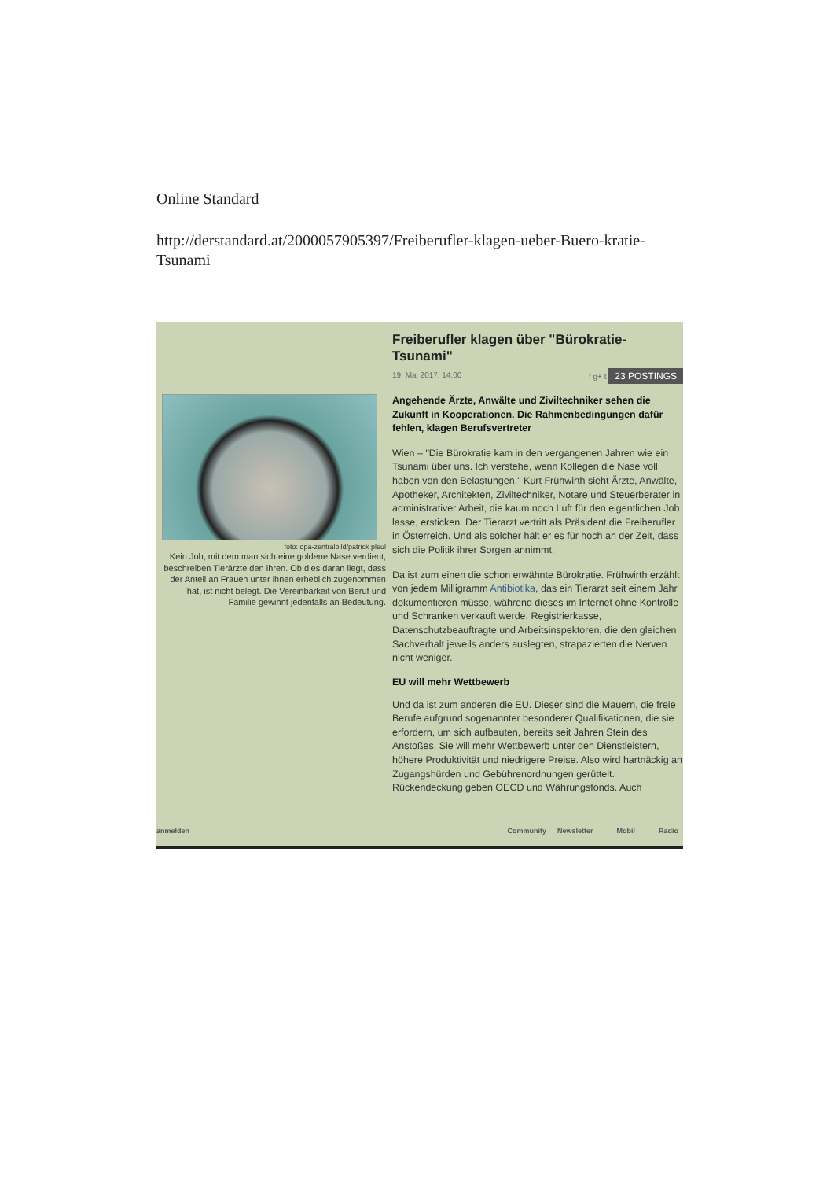Online Standard
http://derstandard.at/2000057905397/Freiberufler-klagen-ueber-Buero-kratie-Tsunami
foto: dpa-zentralbild/patrick pleul
Kein Job, mit dem man sich eine goldene Nase verdient, beschreiben Tierärzte den ihren. Ob dies daran liegt, dass der Anteil an Frauen unter ihnen erheblich zugenommen hat, ist nicht belegt. Die Vereinbarkeit von Beruf und Familie gewinnt jedenfalls an Bedeutung.
Freiberufler klagen über "Bürokratie-Tsunami"
19. Mai 2017, 14:00 f g+ t 23 POSTINGS
Angehende Ärzte, Anwälte und Ziviltechniker sehen die Zukunft in Kooperationen. Die Rahmenbedingungen dafür fehlen, klagen Berufsvertreter
Wien – "Die Bürokratie kam in den vergangenen Jahren wie ein Tsunami über uns. Ich verstehe, wenn Kollegen die Nase voll haben von den Belastungen." Kurt Frühwirth sieht Ärzte, Anwälte, Apotheker, Architekten, Ziviltechniker, Notare und Steuerberater in administrativer Arbeit, die kaum noch Luft für den eigentlichen Job lasse, ersticken. Der Tierarzt vertritt als Präsident die Freiberufler in Österreich. Und als solcher hält er es für hoch an der Zeit, dass sich die Politik ihrer Sorgen annimmt.
Da ist zum einen die schon erwähnte Bürokratie. Frühwirth erzählt von jedem Milligramm Antibiotika, das ein Tierarzt seit einem Jahr dokumentieren müsse, während dieses im Internet ohne Kontrolle und Schranken verkauft werde. Registrierkasse, Datenschutzbeauftragte und Arbeitsinspektoren, die den gleichen Sachverhalt jeweils anders auslegten, strapazierten die Nerven nicht weniger.
EU will mehr Wettbewerb
Und da ist zum anderen die EU. Dieser sind die Mauern, die freie Berufe aufgrund sogenannter besonderer Qualifikationen, die sie erfordern, um sich aufbauten, bereits seit Jahren Stein des Anstoßes. Sie will mehr Wettbewerb unter den Dienstleistern, höhere Produktivität und niedrigere Preise. Also wird hartnäckig an Zugangshürden und Gebührenordnungen gerüttelt. Rückendeckung geben OECD und Währungsfonds. Auch
anmelden Community Newsletter Mobil Radio